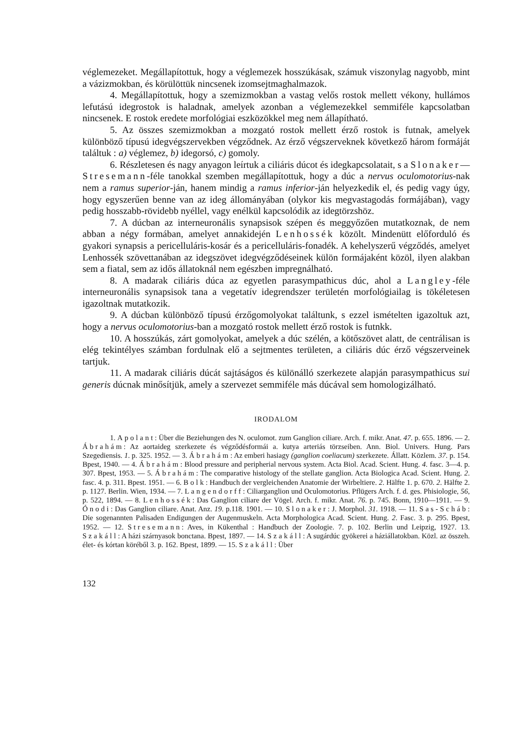véglemezeket. Megállapítottuk, hogy a véglemezek hosszúkásak, számuk viszonylag nagyobb, mint a vázizmokban, és körülöttük nincsenek izomsejtmaghalmazok.
4. Megállapítottuk, hogy a szemizmokban a vastag velős rostok mellett vékony, hullámos lefutású idegrostok is haladnak, amelyek azonban a véglemezekkel semmiféle kapcsolatban nincsenek. E rostok eredete morfológiai eszközökkel meg nem állapítható.
5. Az összes szemizmokban a mozgató rostok mellett érző rostok is futnak, amelyek különböző típusú idegvégszervekben végződnek. Az érző végszerveknek következő három formáját találtuk : a) véglemez, b) idegorsó, c) gomoly.
6. Részletesen és nagy anyagon leírtuk a ciliáris dúcot és idegkapcsolatait, s a Slonaker—Stresemann-féle tanokkal szemben megállapítottuk, hogy a dúc a nervus oculomotorius-nak nem a ramus superior-ján, hanem mindig a ramus inferior-ján helyezkedik el, és pedig vagy úgy, hogy egyszerűen benne van az ideg állományában (olykor kis megvastagodás formájában), vagy pedig hosszabb-rövidebb nyéllel, vagy enélkül kapcsolódik az idegtörzshöz.
7. A dúcban az interneuronális synapsisok szépen és meggyőzően mutatkoznak, de nem abban a négy formában, amelyet annakidején Lenhossék közölt. Mindenütt előforduló és gyakori synapsis a pericelluláris-kosár és a pericelluláris-fonadék. A kehelyszerű végződés, amelyet Lenhossék szövettanában az idegszövet idegvégződéseinek külön formájaként közöl, ilyen alakban sem a fiatal, sem az idős állatoknál nem egészben impregnálható.
8. A madarak ciliáris dúca az egyetlen parasympathicus dúc, ahol a Langley-féle interneuronális synapsisok tana a vegetatív idegrendszer területén morfológiailag is tökéletesen igazoltnak mutatkozik.
9. A dúcban különböző típusú érzőgomolyokat találtunk, s ezzel ismételten igazoltuk azt, hogy a nervus oculomotorius-ban a mozgató rostok mellett érző rostok is futnkk.
10. A hosszúkás, zárt gomolyokat, amelyek a dúc szélén, a kötőszövet alatt, de centrálisan is elég tekintélyes számban fordulnak elő a sejtmentes területen, a ciliáris dúc érző végszerveinek tartjuk.
11. A madarak ciliáris dúcát sajtáságos és különálló szerkezete alapján parasympathicus sui generis dúcnak minősítjük, amely a szervezet semmiféle más dúcával sem homologizálható.
IRODALOM
1. Apolant: Über die Beziehungen des N. oculomot. zum Ganglion ciliare. Arch. f. mikr. Anat. 47. p. 655. 1896. — 2. Ábrahám: Az aortaideg szerkezete és végződésformái a. kutya arteriás törzseiben. Ann. Biol. Univers. Hung. Pars Szegediensis. 1. p. 325. 1952. — 3. Ábrahám: Az emberi hasiagy (ganglion coeliacum) szerkezete. Állatt. Közlem. 37. p. 154. Bpest, 1940. — 4. Ábrahám: Blood pressure and peripherial nervous system. Acta Biol. Acad. Scient. Hung. 4. fasc. 3—4. p. 307. Bpest, 1953. — 5. Ábrahám: The comparative histology of the stellate ganglion. Acta Biologica Acad. Scient. Hung. 2. fasc. 4. p. 311. Bpest. 1951. — 6. Bolk: Handbuch der vergleichenden Anatomie der Wirbeltiere. 2. Hälfte 1. p. 670. 2. Hälfte 2. p. 1127. Berlin. Wien, 1934. — 7. Langendorff: Ciliarganglion und Oculomotorius. Pflügers Arch. f. d. ges. Phisiologie, 56, p. 522, 1894. — 8. Lenhossék: Das Ganglion ciliare der Vögel. Arch. f. mikr. Anat. 76. p. 745. Bonn, 1910—1911. — 9. Ónodi: Das Ganglion ciliare. Anat. Anz. 19. p.118. 1901. — 10. Slonaker: J. Morphol. 31. 1918. — 11. Sas-Scháb: Die sogenannten Palisaden Endigungen der Augenmuskeln. Acta Morphologica Acad. Scient. Hung. 2. Fasc. 3. p. 295. Bpest, 1952. — 12. Stresemann: Aves, in Kükenthal : Handbuch der Zoologie. 7. p. 102. Berlin und Leipzig, 1927. 13. Szakáll: A házi szárnyasok bonctana. Bpest, 1897. — 14. Szakáll: A sugárdúc gyökerei a háziállatokban. Közl. az összeh. élet- és kórtan köréből 3. p. 162. Bpest, 1899. — 15. Szakáll: Über
132